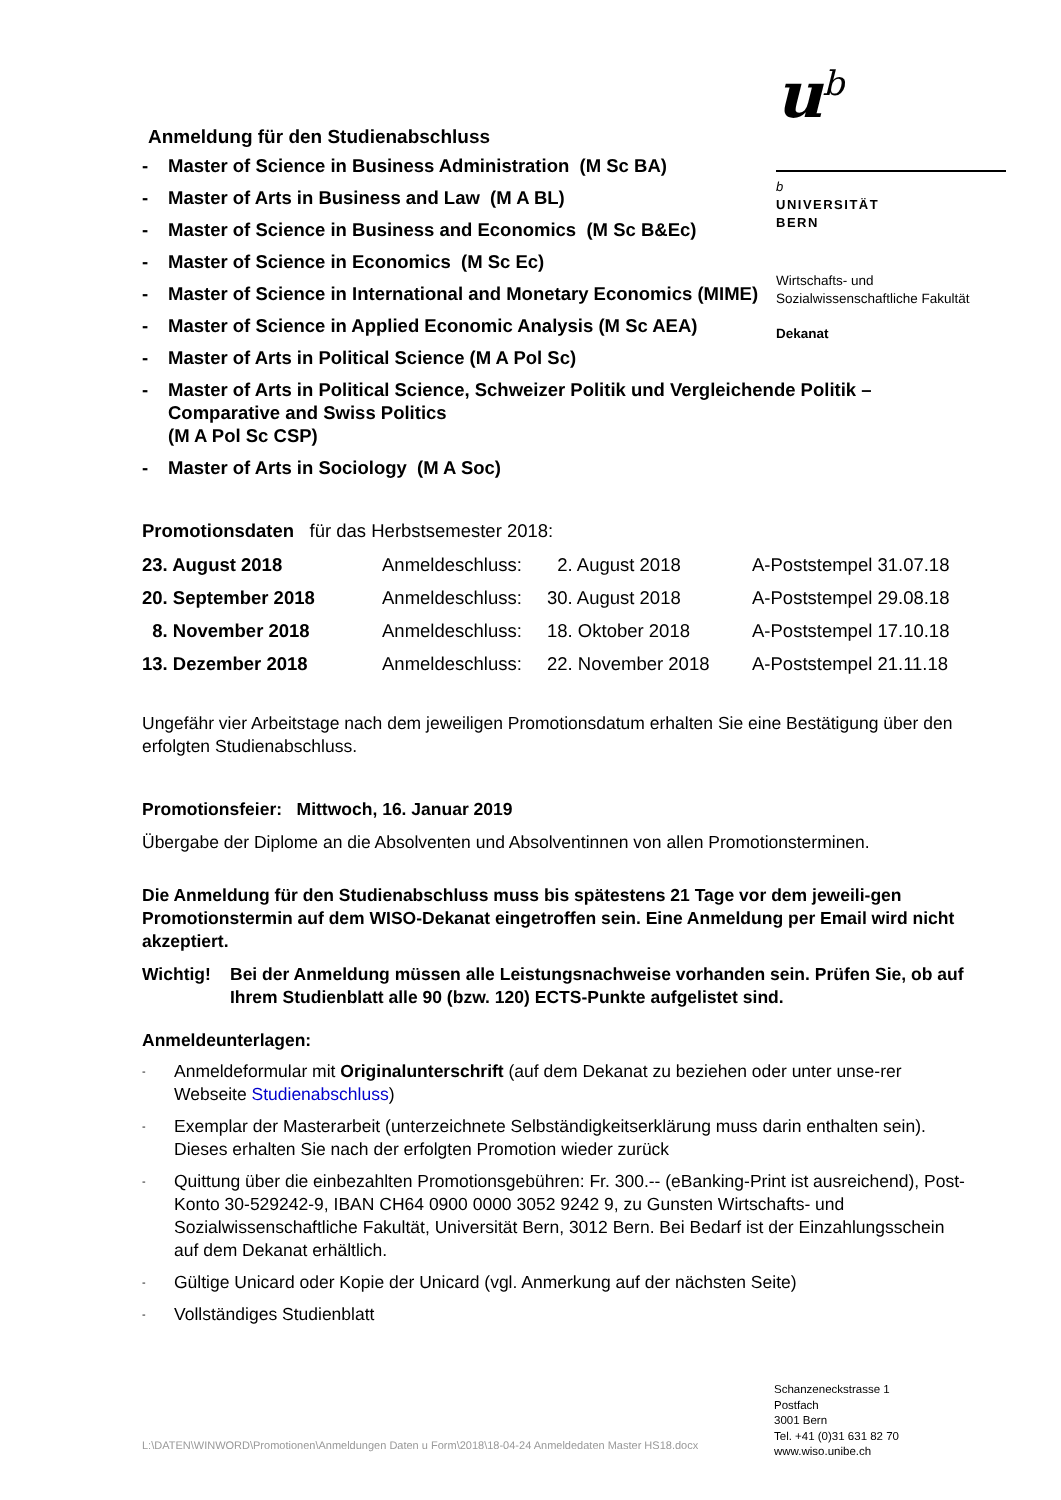u<sup>b</sup>
b
UNIVERSITÄT
BERN
Wirtschafts- und
Sozialwissenschaftliche Fakultät
Dekanat
Anmeldung für den Studienabschluss
- Master of Science in Business Administration (M Sc BA)
- Master of Arts in Business and Law (M A BL)
- Master of Science in Business and Economics (M Sc B&Ec)
- Master of Science in Economics (M Sc Ec)
- Master of Science in International and Monetary Economics (MIME)
- Master of Science in Applied Economic Analysis (M Sc AEA)
- Master of Arts in Political Science (M A Pol Sc)
- Master of Arts in Political Science, Schweizer Politik und Vergleichende Politik – Comparative and Swiss Politics
(M A Pol Sc CSP)
- Master of Arts in Sociology (M A Soc)
Promotionsdaten für das Herbstsemester 2018:
| 23. August 2018 | Anmeldeschluss: | 2. August 2018 | A-Poststempel 31.07.18 |
| 20. September 2018 | Anmeldeschluss: | 30. August 2018 | A-Poststempel 29.08.18 |
| 8. November 2018 | Anmeldeschluss: | 18. Oktober 2018 | A-Poststempel 17.10.18 |
| 13. Dezember 2018 | Anmeldeschluss: | 22. November 2018 | A-Poststempel 21.11.18 |
Ungefähr vier Arbeitstage nach dem jeweiligen Promotionsdatum erhalten Sie eine Bestätigung über den erfolgten Studienabschluss.
Promotionsfeier: Mittwoch, 16. Januar 2019
Übergabe der Diplome an die Absolventen und Absolventinnen von allen Promotionsterminen.
Die Anmeldung für den Studienabschluss muss bis spätestens 21 Tage vor dem jeweili-gen Promotionstermin auf dem WISO-Dekanat eingetroffen sein. Eine Anmeldung per Email wird nicht akzeptiert.
Wichtig! Bei der Anmeldung müssen alle Leistungsnachweise vorhanden sein. Prüfen Sie, ob auf Ihrem Studienblatt alle 90 (bzw. 120) ECTS-Punkte aufgelistet sind.
Anmeldeunterlagen:
- Anmeldeformular mit Originalunterschrift (auf dem Dekanat zu beziehen oder unter unse-rer Webseite Studienabschluss)
- Exemplar der Masterarbeit (unterzeichnete Selbständigkeitserklärung muss darin enthalten sein). Dieses erhalten Sie nach der erfolgten Promotion wieder zurück
- Quittung über die einbezahlten Promotionsgebühren: Fr. 300.-- (eBanking-Print ist ausreichend), Post-Konto 30-529242-9, IBAN CH64 0900 0000 3052 9242 9, zu Gunsten Wirtschafts- und Sozialwissenschaftliche Fakultät, Universität Bern, 3012 Bern. Bei Bedarf ist der Einzahlungsschein auf dem Dekanat erhältlich.
- Gültige Unicard oder Kopie der Unicard (vgl. Anmerkung auf der nächsten Seite)
- Vollständiges Studienblatt
L:\DATEN\WINWORD\Promotionen\Anmeldungen Daten u Form\2018\18-04-24 Anmeldedaten Master HS18.docx
Schanzeneckstrasse 1
Postfach
3001 Bern
Tel. +41 (0)31 631 82 70
www.wiso.unibe.ch